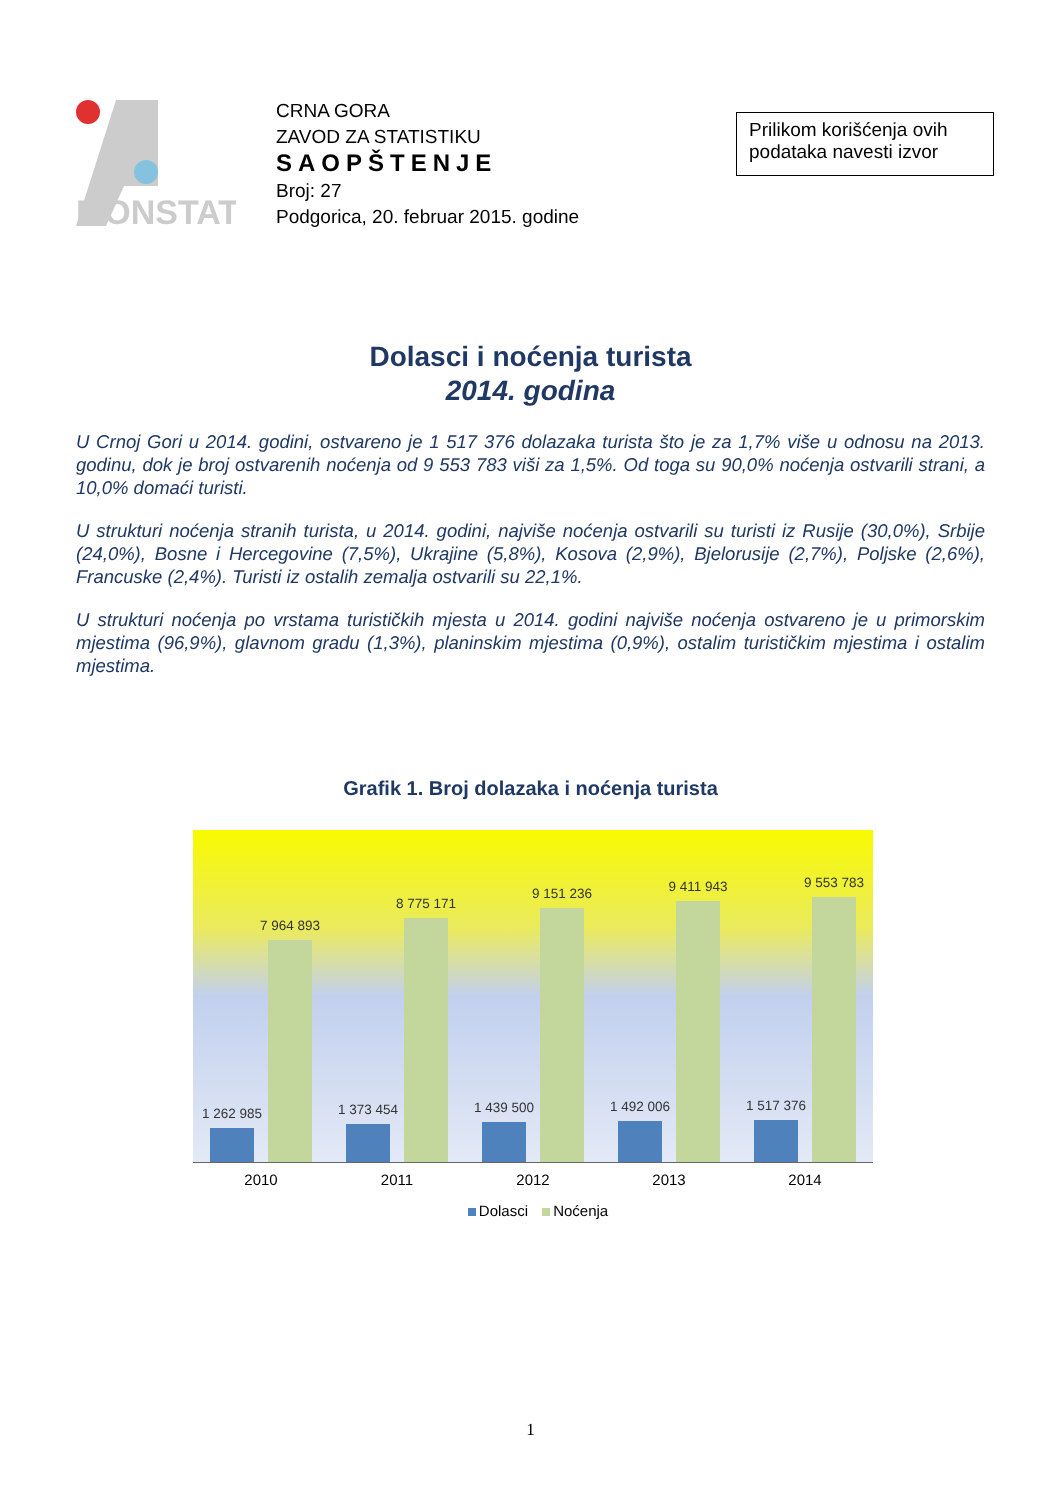MONSTAT
CRNA GORA
ZAVOD ZA STATISTIKU
SAOPŠTENJE
Broj: 27
Podgorica, 20. februar 2015. godine
Prilikom korišćenja ovih podataka navesti izvor
Dolasci i noćenja turista
2014. godina
U Crnoj Gori u 2014. godini, ostvareno je 1 517 376 dolazaka turista što je za 1,7% više u odnosu na 2013. godinu, dok je broj ostvarenih noćenja od 9 553 783 viši za 1,5%. Od toga su 90,0% noćenja ostvarili strani, a 10,0% domaći turisti.
U strukturi noćenja stranih turista, u 2014. godini, najviše noćenja ostvarili su turisti iz Rusije (30,0%), Srbije (24,0%), Bosne i Hercegovine (7,5%), Ukrajine (5,8%), Kosova (2,9%), Bjelorusije (2,7%), Poljske (2,6%), Francuske (2,4%). Turisti iz ostalih zemalja ostvarili su 22,1%.
U strukturi noćenja po vrstama turističkih mjesta u 2014. godini najviše noćenja ostvareno je u primorskim mjestima (96,9%), glavnom gradu (1,3%), planinskim mjestima (0,9%), ostalim turističkim mjestima i ostalim mjestima.
Grafik 1. Broj dolazaka i noćenja turista
1 262 985
7 964 893
1 373 454
8 775 171
1 439 500
9 151 236
1 492 006
9 411 943
1 517 376
9 553 783
2010 2011 2012 2013 2014
Dolasci Noćenja
1